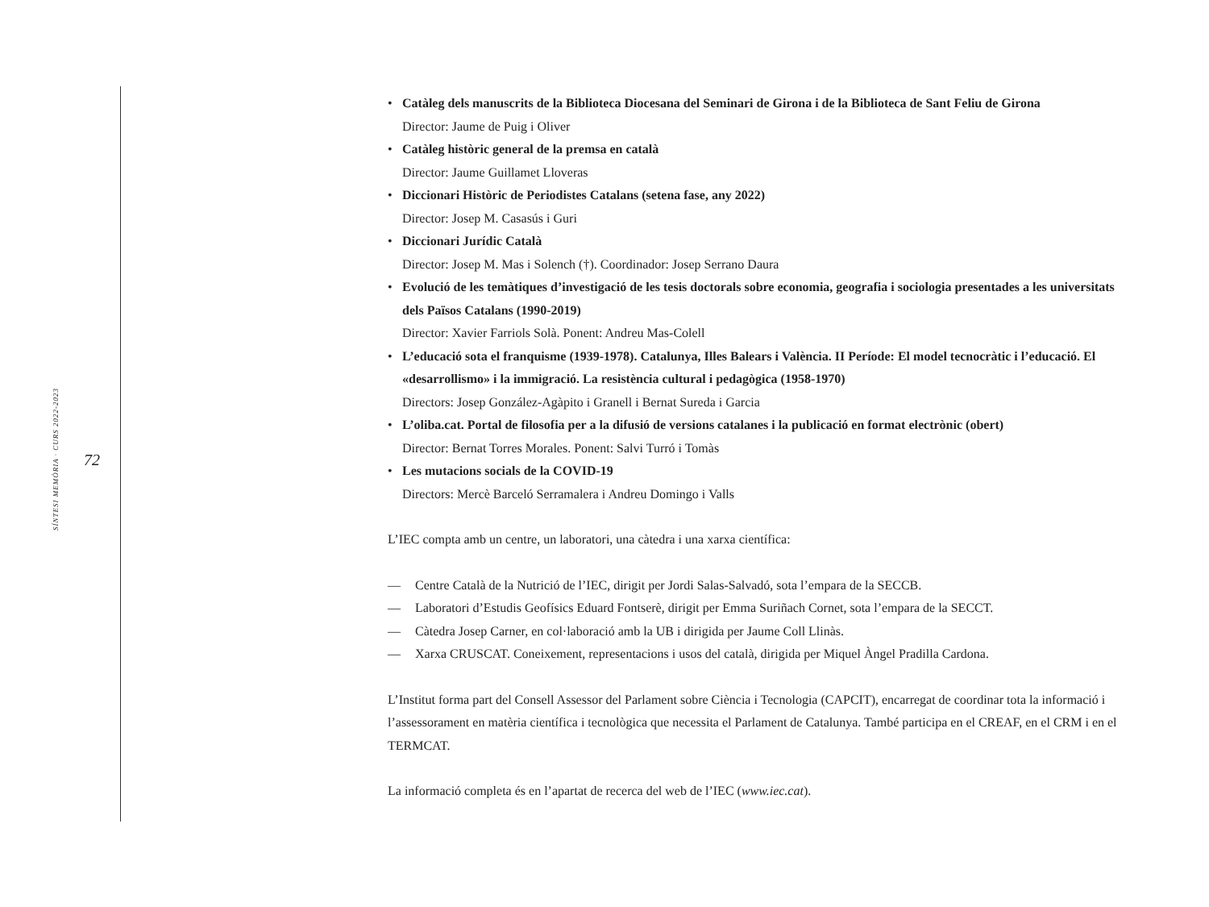SÍNTESI MEMÒRIA · CURS 2022-2023
72
• Catàleg dels manuscrits de la Biblioteca Diocesana del Seminari de Girona i de la Biblioteca de Sant Feliu de Girona
Director: Jaume de Puig i Oliver
• Catàleg històric general de la premsa en català
Director: Jaume Guillamet Lloveras
• Diccionari Històric de Periodistes Catalans (setena fase, any 2022)
Director: Josep M. Casasús i Guri
• Diccionari Jurídic Català
Director: Josep M. Mas i Solench (†). Coordinador: Josep Serrano Daura
• Evolució de les temàtiques d’investigació de les tesis doctorals sobre economia, geografia i sociologia presentades a les universitats dels Països Catalans (1990-2019)
Director: Xavier Farriols Solà. Ponent: Andreu Mas-Colell
• L’educació sota el franquisme (1939-1978). Catalunya, Illes Balears i València. II Període: El model tecnocràtic i l’educació. El «desarrollismo» i la immigració. La resistència cultural i pedagògica (1958-1970)
Directors: Josep González-Agàpito i Granell i Bernat Sureda i Garcia
• L’oliba.cat. Portal de filosofia per a la difusió de versions catalanes i la publicació en format electrònic (obert)
Director: Bernat Torres Morales. Ponent: Salvi Turró i Tomàs
• Les mutacions socials de la COVID-19
Directors: Mercè Barceló Serramalera i Andreu Domingo i Valls
L’IEC compta amb un centre, un laboratori, una càtedra i una xarxa científica:
— Centre Català de la Nutrició de l’IEC, dirigit per Jordi Salas-Salvadó, sota l’empara de la SECCB.
— Laboratori d’Estudis Geofísics Eduard Fontserè, dirigit per Emma Suriñach Cornet, sota l’empara de la SECCT.
— Càtedra Josep Carner, en col·laboració amb la UB i dirigida per Jaume Coll Llinàs.
— Xarxa CRUSCAT. Coneixement, representacions i usos del català, dirigida per Miquel Àngel Pradilla Cardona.
L’Institut forma part del Consell Assessor del Parlament sobre Ciència i Tecnologia (CAPCIT), encarregat de coordinar tota la informació i l’assessorament en matèria científica i tecnològica que necessita el Parlament de Catalunya. També participa en el CREAF, en el CRM i en el TERMCAT.
La informació completa és en l’apartat de recerca del web de l’IEC (www.iec.cat).